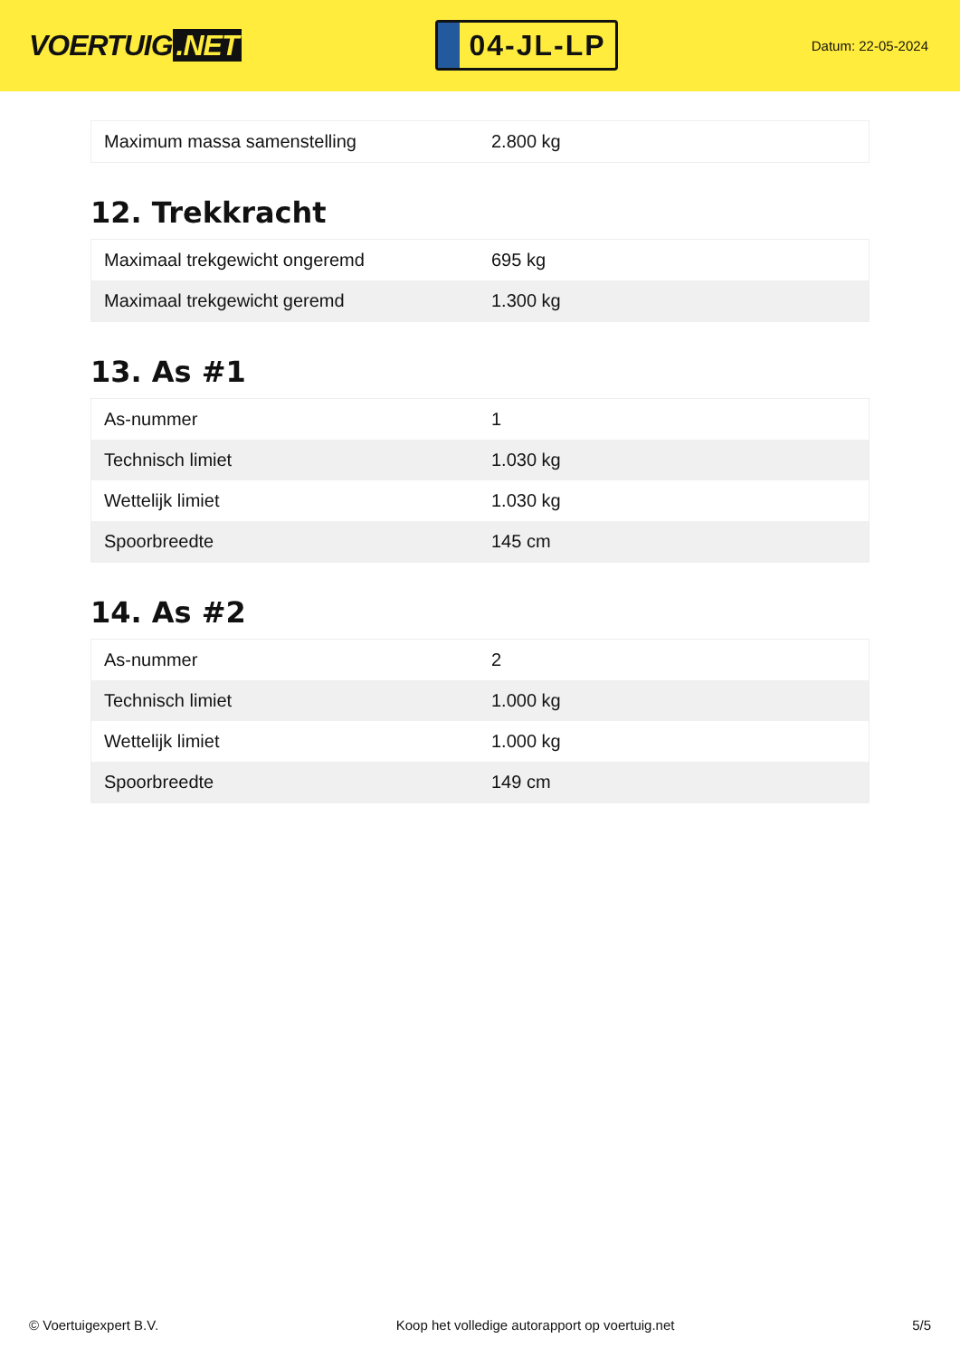VOERTUIG.NET
04-JL-LP
Datum: 22-05-2024
| Maximum massa samenstelling | 2.800 kg |
12. Trekkracht
| Maximaal trekgewicht ongeremd | 695 kg |
| Maximaal trekgewicht geremd | 1.300 kg |
13. As #1
| As-nummer | 1 |
| Technisch limiet | 1.030 kg |
| Wettelijk limiet | 1.030 kg |
| Spoorbreedte | 145 cm |
14. As #2
| As-nummer | 2 |
| Technisch limiet | 1.000 kg |
| Wettelijk limiet | 1.000 kg |
| Spoorbreedte | 149 cm |
© Voertuigexpert B.V. Koop het volledige autorapport op voertuig.net 5/5